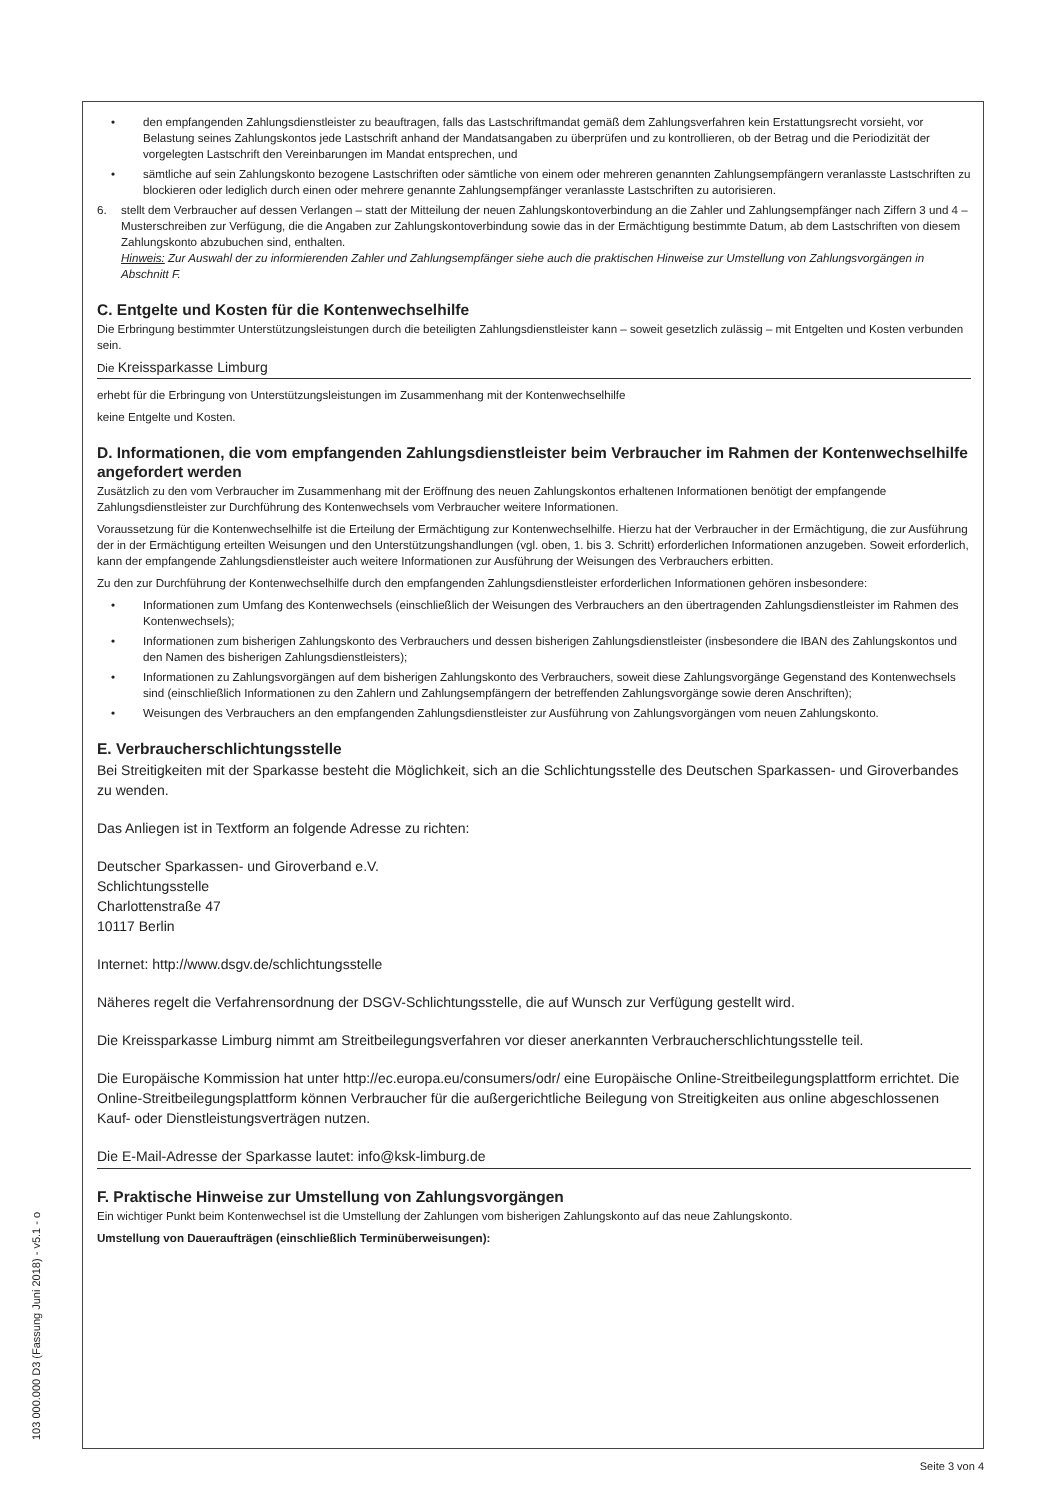• den empfangenden Zahlungsdienstleister zu beauftragen, falls das Lastschriftmandat gemäß dem Zahlungsverfahren kein Erstattungsrecht vorsieht, vor Belastung seines Zahlungskontos jede Lastschrift anhand der Mandatsangaben zu überprüfen und zu kontrollieren, ob der Betrag und die Periodizität der vorgelegten Lastschrift den Vereinbarungen im Mandat entsprechen, und
• sämtliche auf sein Zahlungskonto bezogene Lastschriften oder sämtliche von einem oder mehreren genannten Zahlungsempfängern veranlasste Lastschriften zu blockieren oder lediglich durch einen oder mehrere genannte Zahlungsempfänger veranlasste Lastschriften zu autorisieren.
6. stellt dem Verbraucher auf dessen Verlangen – statt der Mitteilung der neuen Zahlungskontoverbindung an die Zahler und Zahlungsempfänger nach Ziffern 3 und 4 – Musterschreiben zur Verfügung, die die Angaben zur Zahlungskontoverbindung sowie das in der Ermächtigung bestimmte Datum, ab dem Lastschriften von diesem Zahlungskonto abzubuchen sind, enthalten.
Hinweis: Zur Auswahl der zu informierenden Zahler und Zahlungsempfänger siehe auch die praktischen Hinweise zur Umstellung von Zahlungsvorgängen in Abschnitt F.
C. Entgelte und Kosten für die Kontenwechselhilfe
Die Erbringung bestimmter Unterstützungsleistungen durch die beteiligten Zahlungsdienstleister kann – soweit gesetzlich zulässig – mit Entgelten und Kosten verbunden sein.
Die Kreissparkasse Limburg
erhebt für die Erbringung von Unterstützungsleistungen im Zusammenhang mit der Kontenwechselhilfe
keine Entgelte und Kosten.
D. Informationen, die vom empfangenden Zahlungsdienstleister beim Verbraucher im Rahmen der Kontenwechselhilfe angefordert werden
Zusätzlich zu den vom Verbraucher im Zusammenhang mit der Eröffnung des neuen Zahlungskontos erhaltenen Informationen benötigt der empfangende Zahlungsdienstleister zur Durchführung des Kontenwechsels vom Verbraucher weitere Informationen.
Voraussetzung für die Kontenwechselhilfe ist die Erteilung der Ermächtigung zur Kontenwechselhilfe. Hierzu hat der Verbraucher in der Ermächtigung, die zur Ausführung der in der Ermächtigung erteilten Weisungen und den Unterstützungshandlungen (vgl. oben, 1. bis 3. Schritt) erforderlichen Informationen anzugeben. Soweit erforderlich, kann der empfangende Zahlungsdienstleister auch weitere Informationen zur Ausführung der Weisungen des Verbrauchers erbitten.
Zu den zur Durchführung der Kontenwechselhilfe durch den empfangenden Zahlungsdienstleister erforderlichen Informationen gehören insbesondere:
• Informationen zum Umfang des Kontenwechsels (einschließlich der Weisungen des Verbrauchers an den übertragenden Zahlungsdienstleister im Rahmen des Kontenwechsels);
• Informationen zum bisherigen Zahlungskonto des Verbrauchers und dessen bisherigen Zahlungsdienstleister (insbesondere die IBAN des Zahlungskontos und den Namen des bisherigen Zahlungsdienstleisters);
• Informationen zu Zahlungsvorgängen auf dem bisherigen Zahlungskonto des Verbrauchers, soweit diese Zahlungsvorgänge Gegenstand des Kontenwechsels sind (einschließlich Informationen zu den Zahlern und Zahlungsempfängern der betreffenden Zahlungsvorgänge sowie deren Anschriften);
• Weisungen des Verbrauchers an den empfangenden Zahlungsdienstleister zur Ausführung von Zahlungsvorgängen vom neuen Zahlungskonto.
E. Verbraucherschlichtungsstelle
Bei Streitigkeiten mit der Sparkasse besteht die Möglichkeit, sich an die Schlichtungsstelle des Deutschen Sparkassen- und Giroverbandes zu wenden.
Das Anliegen ist in Textform an folgende Adresse zu richten:
Deutscher Sparkassen- und Giroverband e.V.
Schlichtungsstelle
Charlottenstraße 47
10117 Berlin
Internet: http://www.dsgv.de/schlichtungsstelle
Näheres regelt die Verfahrensordnung der DSGV-Schlichtungsstelle, die auf Wunsch zur Verfügung gestellt wird.
Die Kreissparkasse Limburg nimmt am Streitbeilegungsverfahren vor dieser anerkannten Verbraucherschlichtungsstelle teil.
Die Europäische Kommission hat unter http://ec.europa.eu/consumers/odr/ eine Europäische Online-Streitbeilegungsplattform errichtet. Die Online-Streitbeilegungsplattform können Verbraucher für die außergerichtliche Beilegung von Streitigkeiten aus online abgeschlossenen Kauf- oder Dienstleistungsverträgen nutzen.
Die E-Mail-Adresse der Sparkasse lautet: info@ksk-limburg.de
F. Praktische Hinweise zur Umstellung von Zahlungsvorgängen
Ein wichtiger Punkt beim Kontenwechsel ist die Umstellung der Zahlungen vom bisherigen Zahlungskonto auf das neue Zahlungskonto.
Umstellung von Daueraufträgen (einschließlich Terminüberweisungen):
103 000.000 D3 (Fassung Juni 2018) - v5.1 - o
Seite 3 von 4